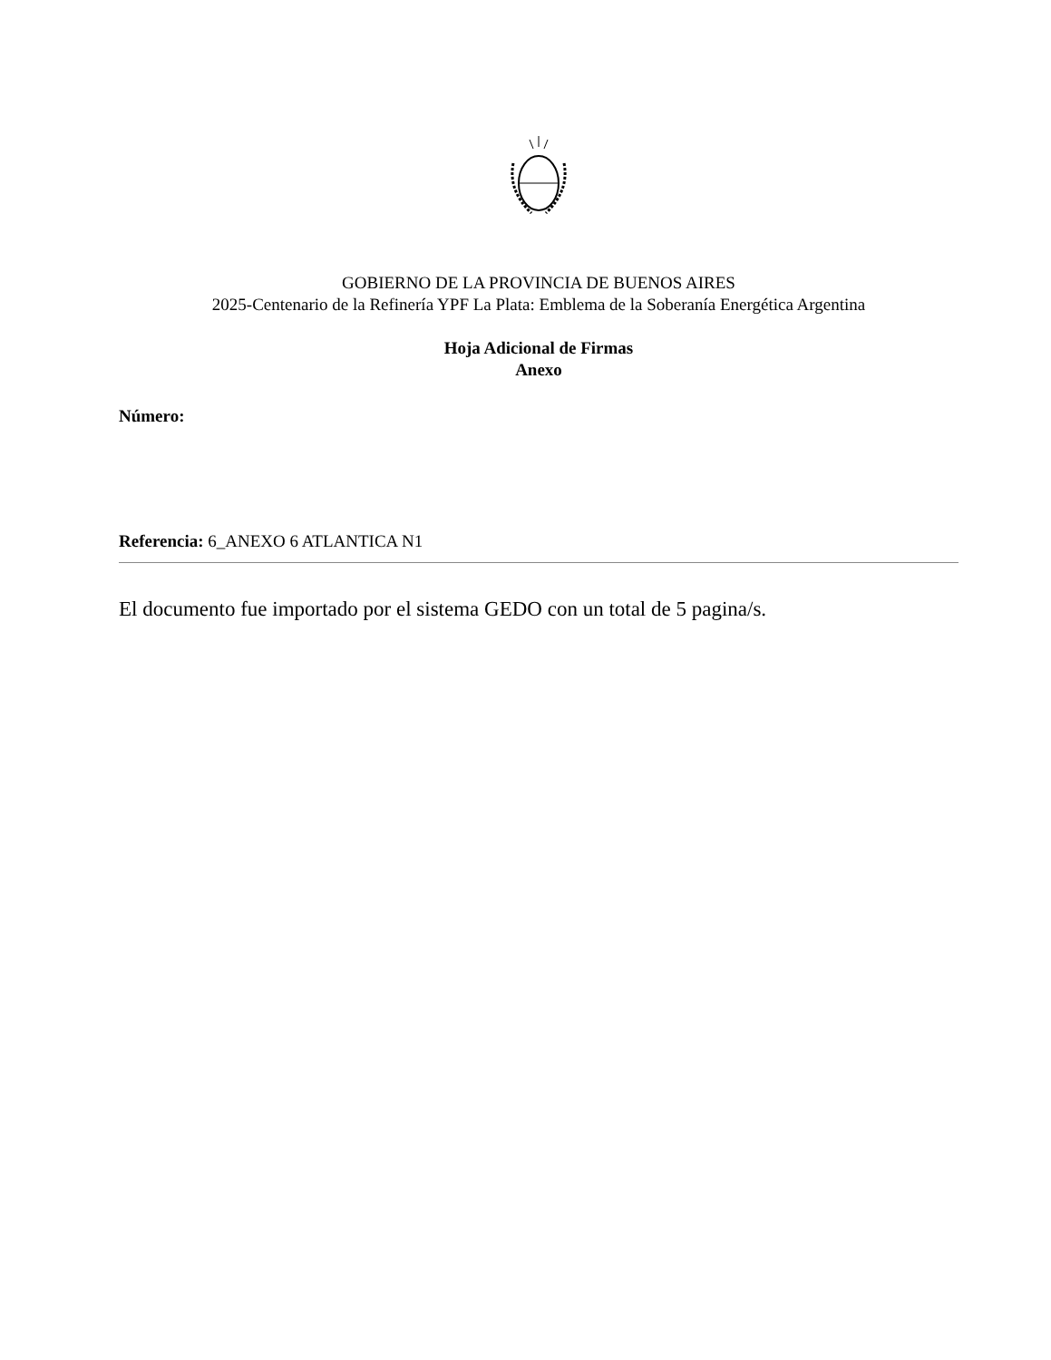GOBIERNO DE LA PROVINCIA DE BUENOS AIRES
2025-Centenario de la Refinería YPF La Plata: Emblema de la Soberanía Energética Argentina
Hoja Adicional de Firmas
Anexo
Número:
Referencia: 6_ANEXO 6 ATLANTICA N1
El documento fue importado por el sistema GEDO con un total de 5 pagina/s.